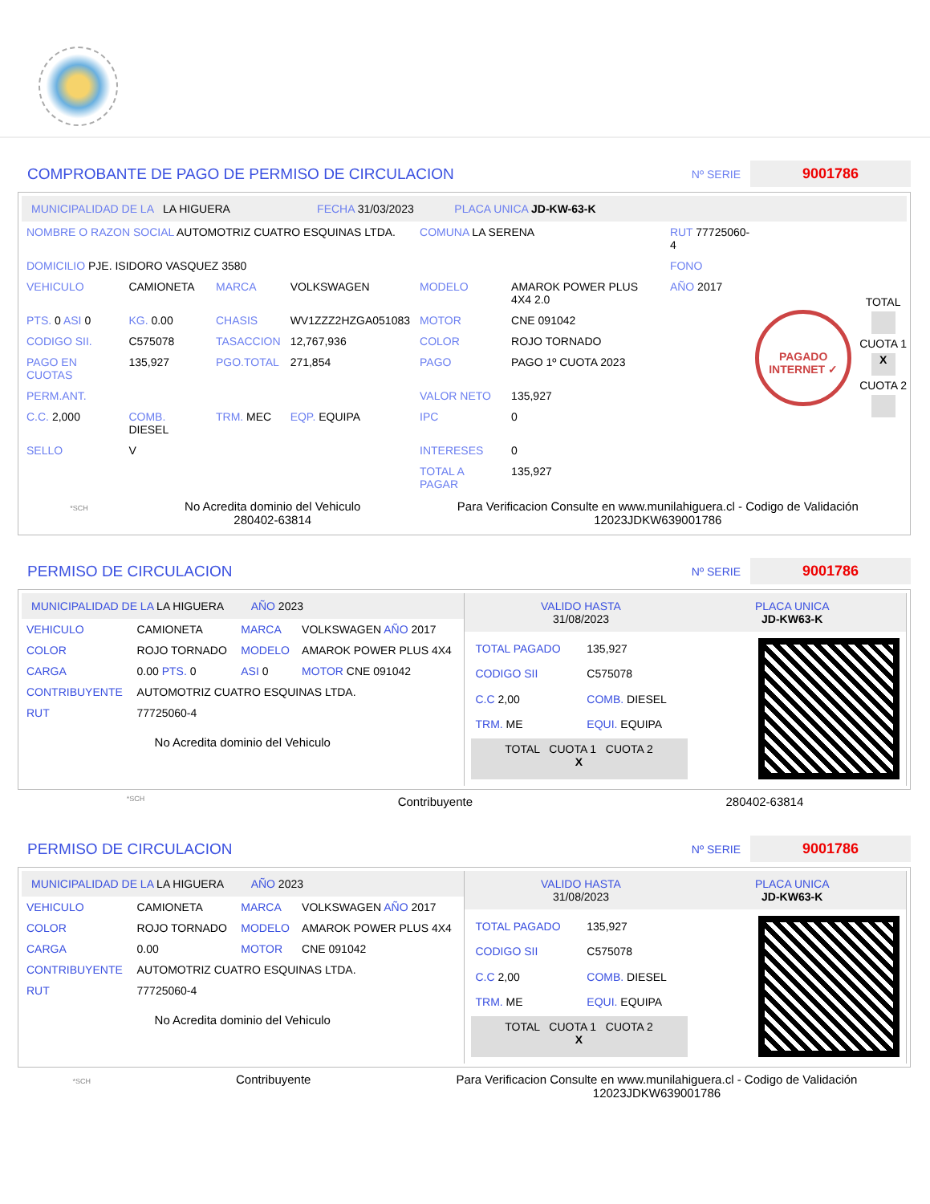COMPROBANTE DE PAGO DE PERMISO DE CIRCULACION
Nº SERIE 9001786
MUNICIPALIDAD DE LA LA HIGUERA FECHA 31/03/2023 PLACA UNICA JD-KW-63-K
| NOMBRE O RAZON SOCIAL AUTOMOTRIZ CUATRO ESQUINAS LTDA. | | | | COMUNA LA SERENA | | RUT 77725060-4 |
| DOMICILIO PJE. ISIDORO VASQUEZ 3580 | | | | | | FONO |
| VEHICULO | CAMIONETA | MARCA | VOLKSWAGEN | MODELO | AMAROK POWER PLUS 4X4 2.0 | AÑO 2017 |
| PTS. 0 ASI 0 | KG. 0.00 | CHASIS | WV1ZZZ2HZGA051083 | MOTOR | CNE 091042 | |
| CODIGO SII. | C575078 | TASACCION | 12,767,936 | COLOR | ROJO TORNADO | |
| PAGO EN CUOTAS | 135,927 | PGO.TOTAL | 271,854 | PAGO | PAGO 1º CUOTA 2023 | |
| PERM.ANT. | | | | VALOR NETO | 135,927 | |
| C.C. 2,000 | COMB. DIESEL | TRM. MEC | EQP. EQUIPA | IPC | 0 | |
| SELLO | V | | | INTERESES | 0 | |
| | | | | TOTAL A PAGAR | 135,927 | |
PAGADO INTERNET ✓
TOTAL
CUOTA 1
X
CUOTA 2
*SCH
No Acredita dominio del Vehiculo
280402-63814
Para Verificacion Consulte en www.munilahiguera.cl - Codigo de Validación
12023JDKW639001786
PERMISO DE CIRCULACION
Nº SERIE 9001786
MUNICIPALIDAD DE LA LA HIGUERA AÑO 2023
| VEHICULO | CAMIONETA | MARCA | VOLKSWAGEN AÑO 2017 |
| COLOR | ROJO TORNADO | MODELO | AMAROK POWER PLUS 4X4 |
| CARGA | 0.00 PTS. 0 | ASI 0 | MOTOR CNE 091042 |
| CONTRIBUYENTE | AUTOMOTRIZ CUATRO ESQUINAS LTDA. | | |
| RUT | 77725060-4 | | |
No Acredita dominio del Vehiculo
VALIDO HASTA
31/08/2023
PLACA UNICA
JD-KW63-K
| TOTAL PAGADO | 135,927 |
| CODIGO SII | C575078 |
| C.C 2,00 | COMB. DIESEL |
| TRM. ME | EQUI. EQUIPA |
| TOTAL CUOTA 1 CUOTA 2 X | |
*SCH Contribuyente 280402-63814
PERMISO DE CIRCULACION
Nº SERIE 9001786
MUNICIPALIDAD DE LA LA HIGUERA AÑO 2023
| VEHICULO | CAMIONETA | MARCA | VOLKSWAGEN AÑO 2017 |
| COLOR | ROJO TORNADO | MODELO | AMAROK POWER PLUS 4X4 |
| CARGA | 0.00 | MOTOR | CNE 091042 |
| CONTRIBUYENTE | AUTOMOTRIZ CUATRO ESQUINAS LTDA. | | |
| RUT | 77725060-4 | | |
No Acredita dominio del Vehiculo
VALIDO HASTA
31/08/2023
PLACA UNICA
JD-KW63-K
| TOTAL PAGADO | 135,927 |
| CODIGO SII | C575078 |
| C.C 2,00 | COMB. DIESEL |
| TRM. ME | EQUI. EQUIPA |
| TOTAL CUOTA 1 CUOTA 2 X | |
*SCH
Contribuyente Para Verificacion Consulte en www.munilahiguera.cl - Codigo de Validación
12023JDKW639001786